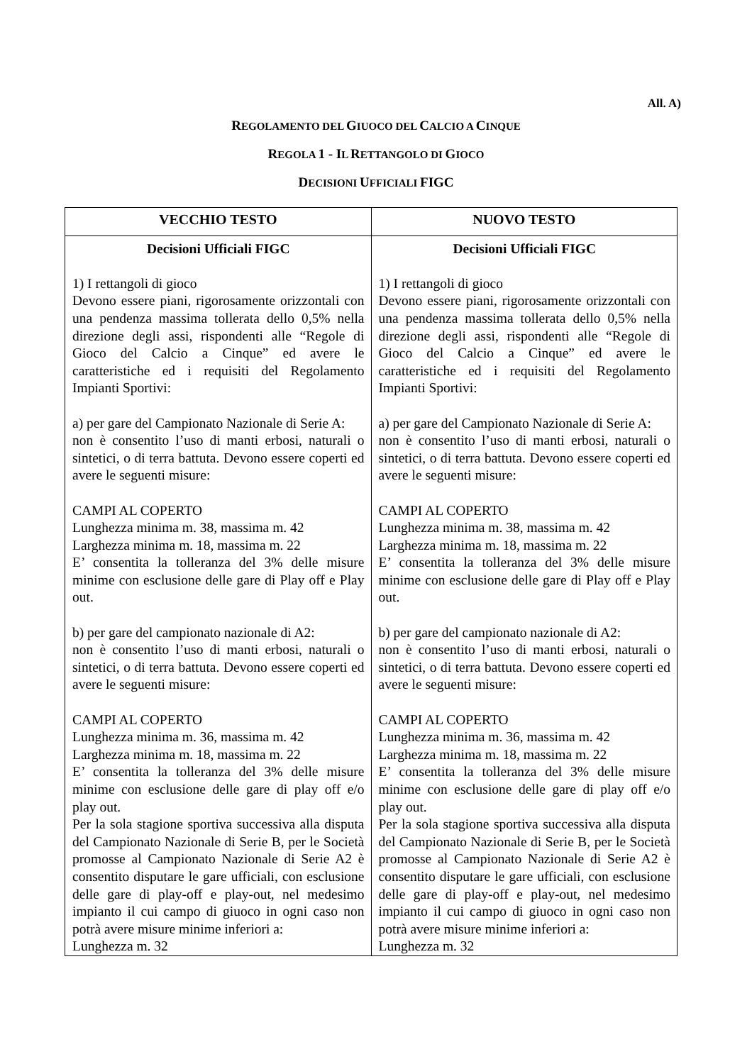All. A)
REGOLAMENTO DEL GIUOCO DEL CALCIO A CINQUE
REGOLA 1 - IL RETTANGOLO DI GIOCO
DECISIONI UFFICIALI FIGC
| VECCHIO TESTO | NUOVO TESTO |
| --- | --- |
| Decisioni Ufficiali FIGC 1) I rettangoli di gioco Devono essere piani, rigorosamente orizzontali con una pendenza massima tollerata dello 0,5% nella direzione degli assi, rispondenti alle “Regole di Gioco del Calcio a Cinque” ed avere le caratteristiche ed i requisiti del Regolamento Impianti Sportivi: a) per gare del Campionato Nazionale di Serie A: non è consentito l’uso di manti erbosi, naturali o sintetici, o di terra battuta. Devono essere coperti ed avere le seguenti misure: CAMPI AL COPERTO Lunghezza minima m. 38, massima m. 42 Larghezza minima m. 18, massima m. 22 E’ consentita la tolleranza del 3% delle misure minime con esclusione delle gare di Play off e Play out. b) per gare del campionato nazionale di A2: non è consentito l’uso di manti erbosi, naturali o sintetici, o di terra battuta. Devono essere coperti ed avere le seguenti misure: CAMPI AL COPERTO Lunghezza minima m. 36, massima m. 42 Larghezza minima m. 18, massima m. 22 E’ consentita la tolleranza del 3% delle misure minime con esclusione delle gare di play off e/o play out. Per la sola stagione sportiva successiva alla disputa del Campionato Nazionale di Serie B, per le Società promosse al Campionato Nazionale di Serie A2 è consentito disputare le gare ufficiali, con esclusione delle gare di play-off e play-out, nel medesimo impianto il cui campo di giuoco in ogni caso non potrà avere misure minime inferiori a: Lunghezza m. 32 | Decisioni Ufficiali FIGC 1) I rettangoli di gioco Devono essere piani, rigorosamente orizzontali con una pendenza massima tollerata dello 0,5% nella direzione degli assi, rispondenti alle “Regole di Gioco del Calcio a Cinque” ed avere le caratteristiche ed i requisiti del Regolamento Impianti Sportivi: a) per gare del Campionato Nazionale di Serie A: non è consentito l’uso di manti erbosi, naturali o sintetici, o di terra battuta. Devono essere coperti ed avere le seguenti misure: CAMPI AL COPERTO Lunghezza minima m. 38, massima m. 42 Larghezza minima m. 18, massima m. 22 E’ consentita la tolleranza del 3% delle misure minime con esclusione delle gare di Play off e Play out. b) per gare del campionato nazionale di A2: non è consentito l’uso di manti erbosi, naturali o sintetici, o di terra battuta. Devono essere coperti ed avere le seguenti misure: CAMPI AL COPERTO Lunghezza minima m. 36, massima m. 42 Larghezza minima m. 18, massima m. 22 E’ consentita la tolleranza del 3% delle misure minime con esclusione delle gare di play off e/o play out. Per la sola stagione sportiva successiva alla disputa del Campionato Nazionale di Serie B, per le Società promosse al Campionato Nazionale di Serie A2 è consentito disputare le gare ufficiali, con esclusione delle gare di play-off e play-out, nel medesimo impianto il cui campo di giuoco in ogni caso non potrà avere misure minime inferiori a: Lunghezza m. 32 |